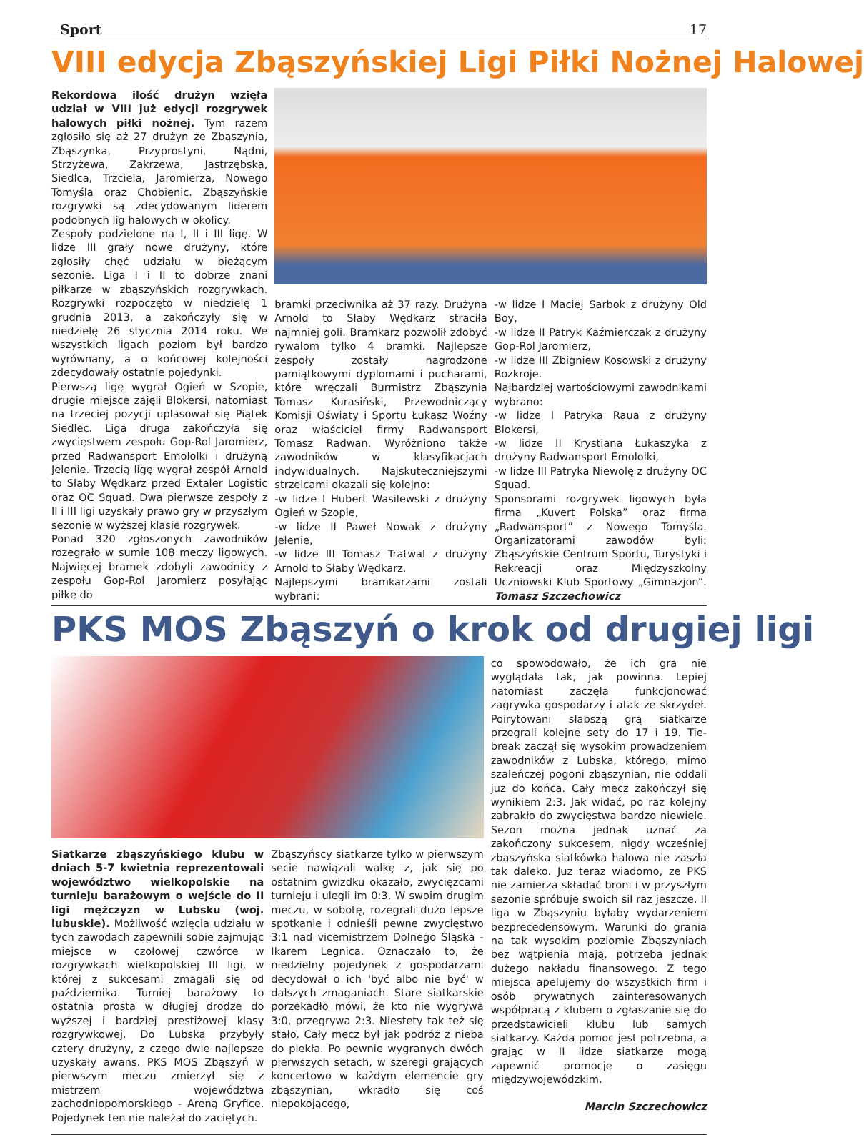Sport 17
VIII edycja Zbąszyńskiej Ligi Piłki Nożnej Halowej
Rekordowa ilość drużyn wzięła udział w VIII już edycji rozgrywek halowych piłki nożnej. Tym razem zgłosiło się aż 27 drużyn ze Zbąszynia, Zbąszynka, Przyprostyni, Nądni, Strzyżewa, Zakrzewa, Jastrzębska, Siedlca, Trzciela, Jaromierza, Nowego Tomyśla oraz Chobienic. Zbąszyńskie rozgrywki są zdecydowanym liderem podobnych lig halowych w okolicy.
Zespoły podzielone na I, II i III ligę. W lidze III grały nowe drużyny, które zgłosiły chęć udziału w bieżącym sezonie. Liga I i II to dobrze znani piłkarze w zbąszyńskich rozgrywkach. Rozgrywki rozpoczęto w niedzielę 1 grudnia 2013, a zakończyły się w niedzielę 26 stycznia 2014 roku. We wszystkich ligach poziom był bardzo wyrównany, a o końcowej kolejności zdecydowały ostatnie pojedynki.
Pierwszą ligę wygrał Ogień w Szopie, drugie miejsce zajęli Blokersi, natomiast na trzeciej pozycji uplasował się Piątek Siedlec. Liga druga zakończyła się zwycięstwem zespołu Gop-Rol Jaromierz, przed Radwansport Emololki i drużyną Jelenie. Trzecią ligę wygrał zespół Arnold to Słaby Wędkarz przed Extaler Logistic oraz OC Squad. Dwa pierwsze zespoły z II i III ligi uzyskały prawo gry w przyszłym sezonie w wyższej klasie rozgrywek.
Ponad 320 zgłoszonych zawodników rozegrało w sumie 108 meczy ligowych. Najwięcej bramek zdobyli zawodnicy z zespołu Gop-Rol Jaromierz posyłając piłkę do
bramki przeciwnika aż 37 razy. Drużyna Arnold to Słaby Wędkarz straciła najmniej goli. Bramkarz pozwolił zdobyć rywalom tylko 4 bramki. Najlepsze zespoły zostały nagrodzone pamiątkowymi dyplomami i pucharami, które wręczali Burmistrz Zbąszynia Tomasz Kurasiński, Przewodniczący Komisji Oświaty i Sportu Łukasz Woźny oraz właściciel firmy Radwansport Tomasz Radwan. Wyróżniono także zawodników w klasyfikacjach indywidualnych. Najskuteczniejszymi strzelcami okazali się kolejno:
-w lidze I Hubert Wasilewski z drużyny Ogień w Szopie,
-w lidze II Paweł Nowak z drużyny Jelenie,
-w lidze III Tomasz Tratwal z drużyny Arnold to Słaby Wędkarz.
Najlepszymi bramkarzami zostali wybrani:
-w lidze I Maciej Sarbok z drużyny Old Boy,
-w lidze II Patryk Kaźmierczak z drużyny Gop-Rol Jaromierz,
-w lidze III Zbigniew Kosowski z drużyny Rozkroje.
Najbardziej wartościowymi zawodnikami wybrano:
-w lidze I Patryka Raua z drużyny Blokersi,
-w lidze II Krystiana Łukaszyka z drużyny Radwansport Emololki,
-w lidze III Patryka Niewolę z drużyny OC Squad.
Sponsorami rozgrywek ligowych była firma „Kuvert Polska” oraz firma „Radwansport” z Nowego Tomyśla. Organizatorami zawodów byli: Zbąszyńskie Centrum Sportu, Turystyki i Rekreacji oraz Międzyszkolny Uczniowski Klub Sportowy „Gimnazjon”. Tomasz Szczechowicz
PKS MOS Zbąszyń o krok od drugiej ligi
Siatkarze zbąszyńskiego klubu w dniach 5-7 kwietnia reprezentowali województwo wielkopolskie na turnieju barażowym o wejście do II ligi mężczyzn w Lubsku (woj. lubuskie). Możliwość wzięcia udziału w tych zawodach zapewnili sobie zajmując miejsce w czołowej czwórce w rozgrywkach wielkopolskiej III ligi, w której z sukcesami zmagali się od października. Turniej barażowy to ostatnia prosta w długiej drodze do wyższej i bardziej prestiżowej klasy rozgrywkowej. Do Lubska przybyły cztery drużyny, z czego dwie najlepsze uzyskały awans. PKS MOS Zbąszyń w pierwszym meczu zmierzył się z mistrzem województwa zachodniopomorskiego - Areną Gryfice. Pojedynek ten nie należał do zaciętych.
Zbąszyńscy siatkarze tylko w pierwszym secie nawiązali walkę z, jak się po ostatnim gwizdku okazało, zwycięzcami turnieju i ulegli im 0:3. W swoim drugim meczu, w sobotę, rozegrali dużo lepsze spotkanie i odnieśli pewne zwycięstwo 3:1 nad vicemistrzem Dolnego Śląska - Ikarem Legnica. Oznaczało to, że niedzielny pojedynek z gospodarzami decydował o ich 'być albo nie być' w dalszych zmaganiach. Stare siatkarskie porzekadło mówi, że kto nie wygrywa 3:0, przegrywa 2:3. Niestety tak też się stało. Cały mecz był jak podróż z nieba do piekła. Po pewnie wygranych dwóch pierwszych setach, w szeregi grających koncertowo w każdym elemencie gry zbąszynian, wkradło się coś niepokojącego,
co spowodowało, że ich gra nie wyglądała tak, jak powinna. Lepiej natomiast zaczęła funkcjonować zagrywka gospodarzy i atak ze skrzydeł. Poirytowani słabszą grą siatkarze przegrali kolejne sety do 17 i 19. Tie-break zaczął się wysokim prowadzeniem zawodników z Lubska, którego, mimo szaleńczej pogoni zbąszynian, nie oddali juz do końca. Cały mecz zakończył się wynikiem 2:3. Jak widać, po raz kolejny zabrakło do zwycięstwa bardzo niewiele. Sezon można jednak uznać za zakończony sukcesem, nigdy wcześniej zbąszyńska siatkówka halowa nie zaszła tak daleko. Juz teraz wiadomo, ze PKS nie zamierza składać broni i w przyszłym sezonie spróbuje swoich sil raz jeszcze. II liga w Zbąszyniu byłaby wydarzeniem bezprecedensowym. Warunki do grania na tak wysokim poziomie Zbąszyniach bez wątpienia mają, potrzeba jednak dużego nakładu finansowego. Z tego miejsca apelujemy do wszystkich firm i osób prywatnych zainteresowanych współpracą z klubem o zgłaszanie się do przedstawicieli klubu lub samych siatkarzy. Każda pomoc jest potrzebna, a grając w II lidze siatkarze mogą zapewnić promocję o zasięgu międzywojewódzkim.
Marcin Szczechowicz